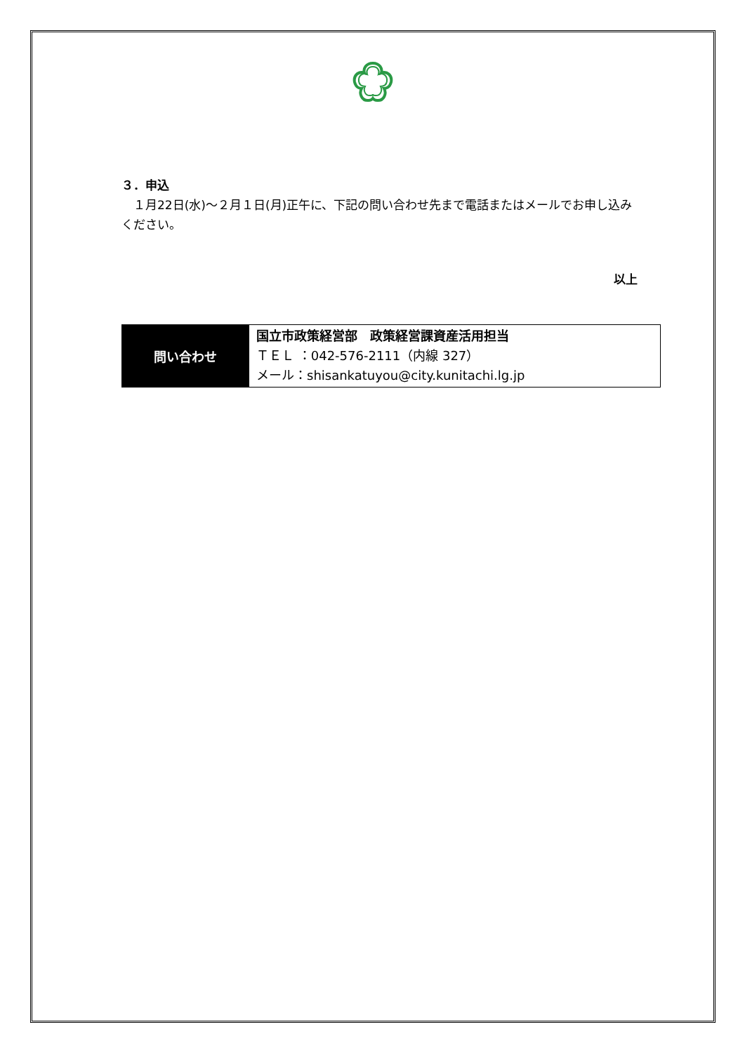３．申込
　１月22日(水)～２月１日(月)正午に、下記の問い合わせ先まで電話またはメールでお申し込みください。
以上
| 問い合わせ | 国立市政策経営部 政策経営課資産活用担当 ＴＥＬ ：042-576-2111（内線 327） メール：shisankatuyou@city.kunitachi.lg.jp |